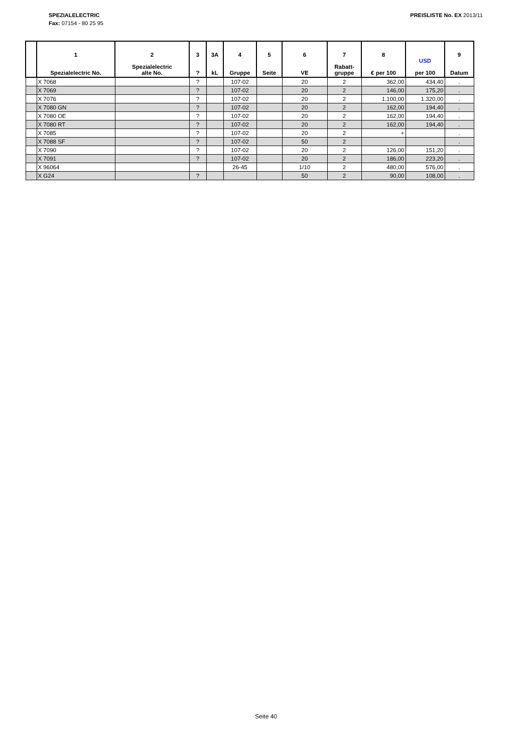SPEZIALELECTRIC
Fax: 07154 - 80 25 95
PREISLISTE No. EX 2013/11
| | 1 Spezialelectric No. | 2 Spezialelectric alte No. | 3 ? | 3A kL | 4 Gruppe | 5 Seite | 6 VE | 7 Rabatt- gruppe | 8 € per 100 | USD per 100 | 9 Datum |
| --- | --- | --- | --- | --- | --- | --- | --- | --- | --- | --- | --- |
| | X 7068 | | ? | | 107-02 | | 20 | 2 | 362,00 | 434,40 | . |
| | X 7069 | | ? | | 107-02 | | 20 | 2 | 146,00 | 175,20 | . |
| | X 7076 | | ? | | 107-02 | | 20 | 2 | 1.100,00 | 1.320,00 | . |
| | X 7080 GN | | ? | | 107-02 | | 20 | 2 | 162,00 | 194,40 | . |
| | X 7080 OE | | ? | | 107-02 | | 20 | 2 | 162,00 | 194,40 | . |
| | X 7080 RT | | ? | | 107-02 | | 20 | 2 | 162,00 | 194,40 | . |
| | X 7085 | | ? | | 107-02 | | 20 | 2 | + | | . |
| | X 7088 SF | | ? | | 107-02 | | 50 | 2 | | | . |
| | X 7090 | | ? | | 107-02 | | 20 | 2 | 126,00 | 151,20 | . |
| | X 7091 | | ? | | 107-02 | | 20 | 2 | 186,00 | 223,20 | . |
| | X 96064 | | | | 26-45 | | 1/10 | 2 | 480,00 | 576,00 | . |
| | X G24 | | ? | | | | 50 | 2 | 90,00 | 108,00 | . |
Seite 40